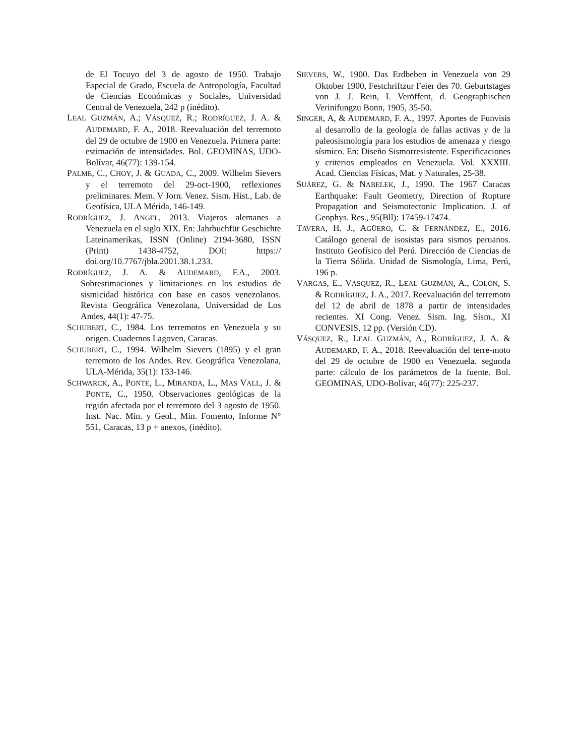de El Tocuyo del 3 de agosto de 1950. Trabajo Especial de Grado, Escuela de Antropología, Facultad de Ciencias Económicas y Sociales, Universidad Central de Venezuela, 242 p (inédito).
LEAL GUZMÁN, A.; VÁSQUEZ, R.; RODRÍGUEZ, J. A. & AUDEMARD, F. A., 2018. Reevaluación del terremoto del 29 de octubre de 1900 en Venezuela. Primera parte: estimación de intensidades. Bol. GEOMINAS, UDO-Bolívar, 46(77): 139-154.
PALME, C., CHOY, J. & GUADA, C., 2009. Wilhelm Sievers y el terremoto del 29-oct-1900, reflexiones preliminares. Mem. V Jorn. Venez. Sism. Hist., Lab. de Geofísica, ULA Mérida, 146-149.
RODRÍGUEZ, J. ANGEL, 2013. Viajeros alemanes a Venezuela en el siglo XIX. En: Jahrbuchfür Geschichte Lateinamerikas, ISSN (Online) 2194-3680, ISSN (Print) 1438-4752, DOI: https:// doi.org/10.7767/jbla.2001.38.1.233.
RODRÍGUEZ, J. A. & AUDEMARD, F.A., 2003. Sobrestimaciones y limitaciones en los estudios de sismicidad histórica con base en casos venezolanos. Revista Geográfica Venezolana, Universidad de Los Andes, 44(1): 47-75.
SCHUBERT, C., 1984. Los terremotos en Venezuela y su origen. Cuadernos Lagoven, Caracas.
SCHUBERT, C., 1994. Wilhelm Sievers (1895) y el gran terremoto de los Andes. Rev. Geográfica Venezolana, ULA-Mérida, 35(1): 133-146.
SCHWARCK, A., PONTE, L., MIRANDA, L., MAS VALL, J. & PONTE, C., 1950. Observaciones geológicas de la región afectada por el terremoto del 3 agosto de 1950. Inst. Nac. Min. y Geol., Min. Fomento, Informe N° 551, Caracas, 13 p + anexos, (inédito).
SIEVERS, W., 1900. Das Erdbeben in Venezuela von 29 Oktober 1900, Festchriftzur Feier des 70. Geburtstages von J. J. Rein, I. Veröffent, d. Geographischen Verinifungzu Bonn, 1905, 35-50.
SINGER, A, & AUDEMARD, F. A., 1997. Aportes de Funvisis al desarrollo de la geología de fallas activas y de la paleosismología para los estudios de amenaza y riesgo sísmico. En: Diseño Sismorresistente. Especificaciones y criterios empleados en Venezuela. Vol. XXXIII. Acad. Ciencias Físicas, Mat. y Naturales, 25-38.
SUÁREZ, G. & NABELEK, J., 1990. The 1967 Caracas Earthquake: Fault Geometry, Direction of Rupture Propagation and Seismotectonic Implication. J. of Geophys. Res., 95(Bll): 17459-17474.
TAVERA, H. J., AGÜERO, C. & FERNÁNDEZ, E., 2016. Catálogo general de isosistas para sismos peruanos. Instituto Geofísico del Perú. Dirección de Ciencias de la Tierra Sólida. Unidad de Sismología, Lima, Perú, 196 p.
VARGAS, E., VÁSQUEZ, R., LEAL GUZMÁN, A., COLÓN, S. & RODRÍGUEZ, J. A., 2017. Reevaluación del terremoto del 12 de abril de 1878 a partir de intensidades recientes. XI Cong. Venez. Sism. Ing. Sísm., XI CONVESIS, 12 pp. (Versión CD).
VÁSQUEZ, R., LEAL GUZMÁN, A., RODRÍGUEZ, J. A. & AUDEMARD, F. A., 2018. Reevaluación del terre-moto del 29 de octubre de 1900 en Venezuela. segunda parte: cálculo de los parámetros de la fuente. Bol. GEOMINAS, UDO-Bolívar, 46(77): 225-237.